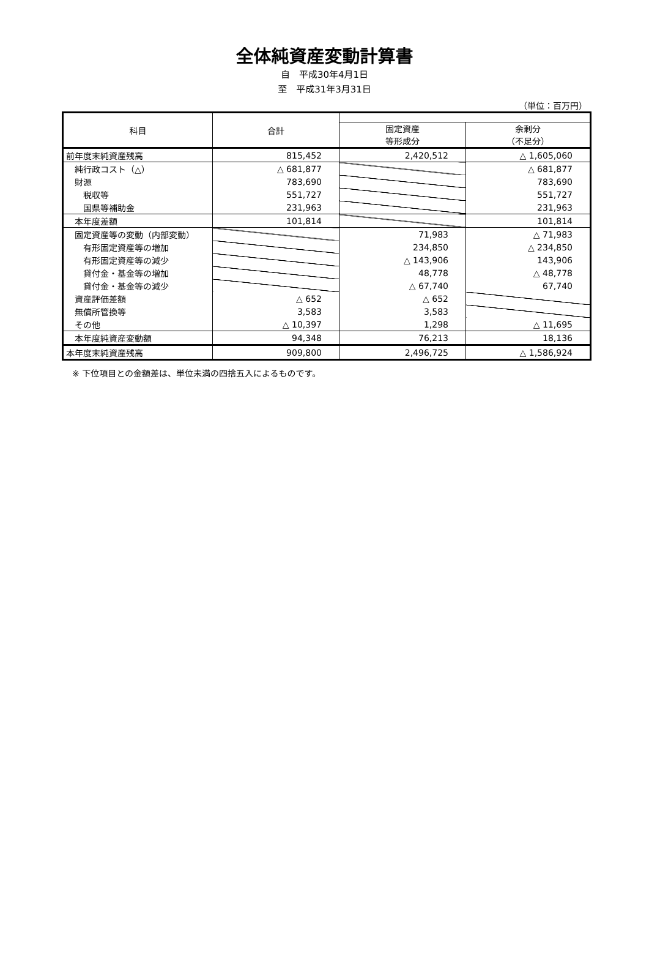全体純資産変動計算書
自　平成30年4月1日
至　平成31年3月31日
（単位：百万円）
| 科目 | 合計 | | |
| --- | --- | --- | --- |
| | | 固定資産 等形成分 | 余剰分 （不足分） |
| 前年度末純資産残高 | 815,452 | 2,420,512 | △ 1,605,060 |
| 純行政コスト（△） | △ 681,877 | | △ 681,877 |
| 財源 | 783,690 | | 783,690 |
| 税収等 | 551,727 | | 551,727 |
| 国県等補助金 | 231,963 | | 231,963 |
| 本年度差額 | 101,814 | | 101,814 |
| 固定資産等の変動（内部変動） | | 71,983 | △ 71,983 |
| 有形固定資産等の増加 | | 234,850 | △ 234,850 |
| 有形固定資産等の減少 | | △ 143,906 | 143,906 |
| 貸付金・基金等の増加 | | 48,778 | △ 48,778 |
| 貸付金・基金等の減少 | | △ 67,740 | 67,740 |
| 資産評価差額 | △ 652 | △ 652 | |
| 無償所管換等 | 3,583 | 3,583 | |
| その他 | △ 10,397 | 1,298 | △ 11,695 |
| 本年度純資産変動額 | 94,348 | 76,213 | 18,136 |
| 本年度末純資産残高 | 909,800 | 2,496,725 | △ 1,586,924 |
※ 下位項目との金額差は、単位未満の四捨五入によるものです。